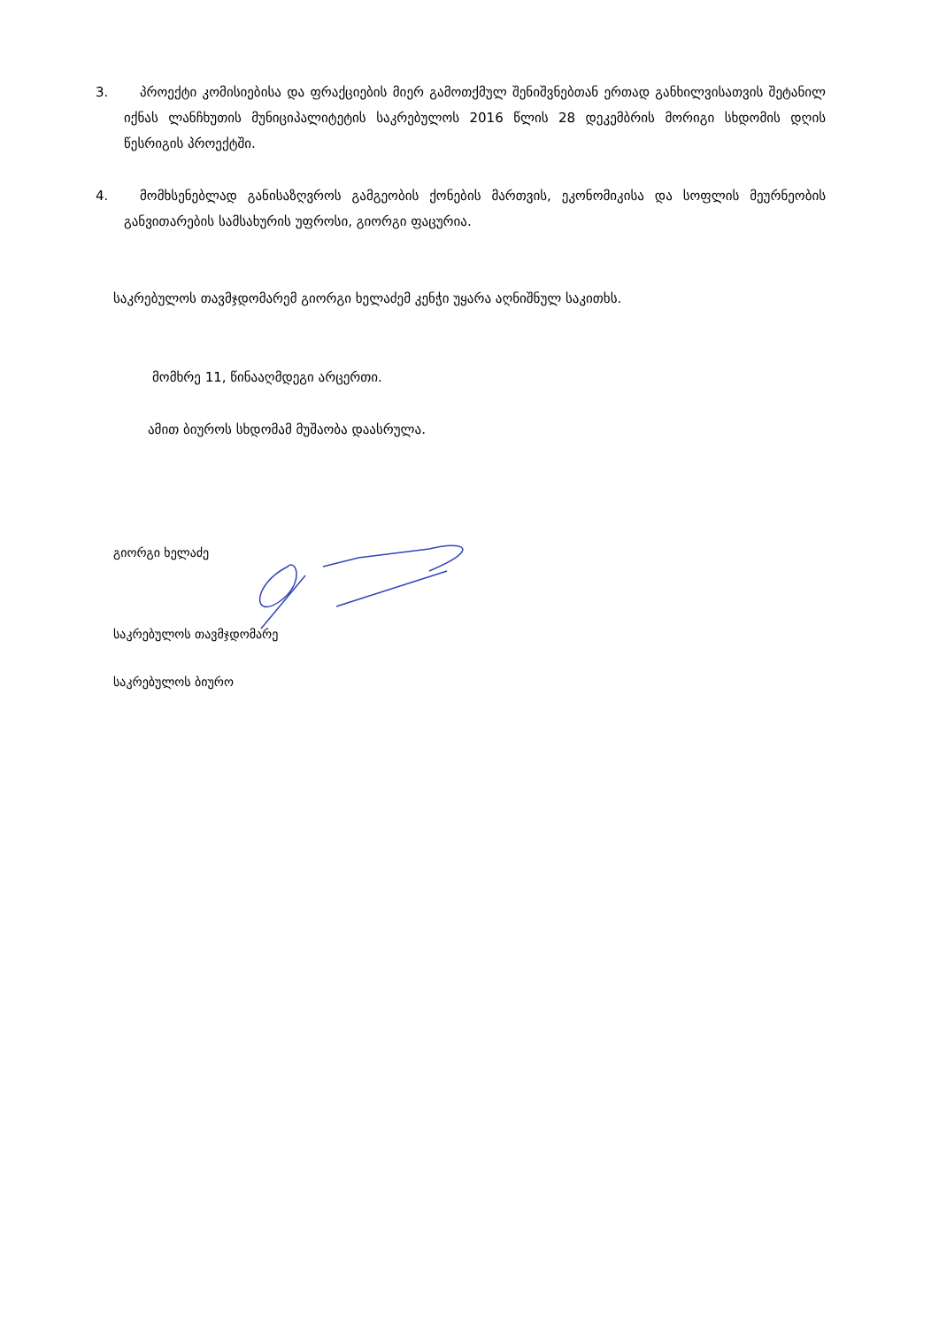3.
პროექტი კომისიებისა და ფრაქციების მიერ გამოთქმულ შენიშვნებთან ერთად განხილვისათვის შეტანილ იქნას ლანჩხუთის მუნიციპალიტეტის საკრებულოს 2016 წლის 28 დეკემბრის მორიგი სხდომის დღის წესრიგის პროექტში.
4.
მომხსენებლად განისაზღვროს გამგეობის ქონების მართვის, ეკონომიკისა და სოფლის მეურნეობის განვითარების სამსახურის უფროსი, გიორგი ფაცურია.
საკრებულოს თავმჯდომარემ გიორგი ხელაძემ კენჭი უყარა აღნიშნულ საკითხს.
მომხრე 11, წინააღმდეგი არცერთი.
ამით ბიუროს სხდომამ მუშაობა დაასრულა.
გიორგი ხელაძე
საკრებულოს თავმჯდომარე
საკრებულოს ბიურო